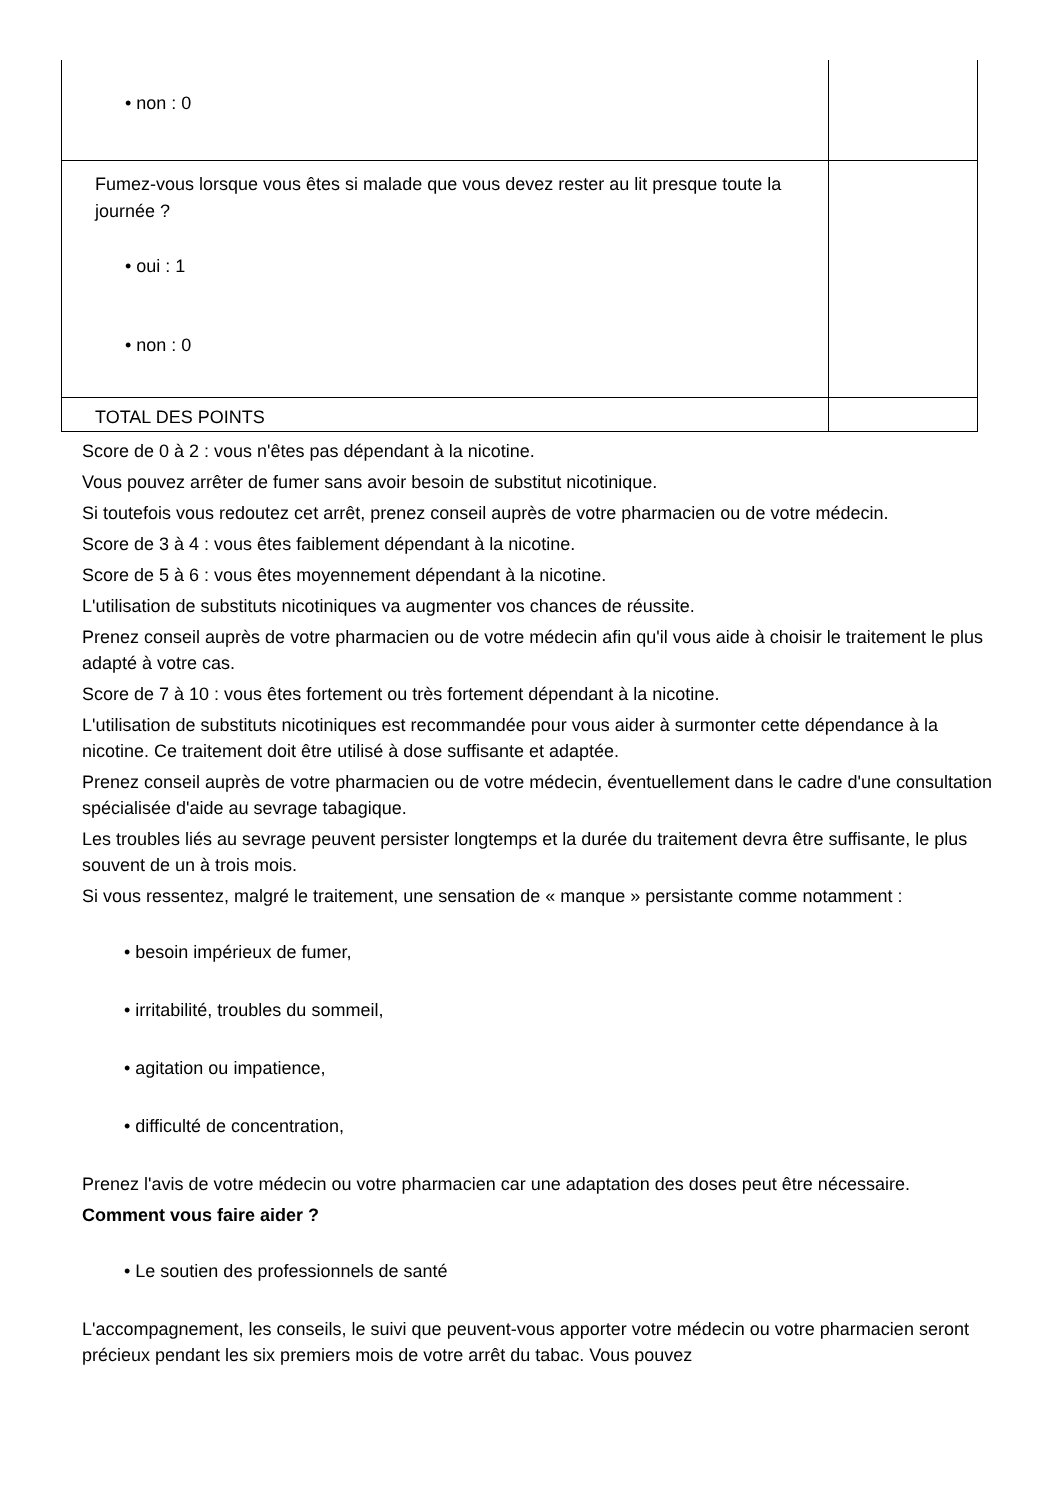| • non : 0 | |
| Fumez-vous lorsque vous êtes si malade que vous devez rester au lit presque toute la journée ? • oui : 1 • non : 0 | |
| TOTAL DES POINTS | |
Score de 0 à 2 : vous n'êtes pas dépendant à la nicotine.
Vous pouvez arrêter de fumer sans avoir besoin de substitut nicotinique.
Si toutefois vous redoutez cet arrêt, prenez conseil auprès de votre pharmacien ou de votre médecin.
Score de 3 à 4 : vous êtes faiblement dépendant à la nicotine.
Score de 5 à 6 : vous êtes moyennement dépendant à la nicotine.
L'utilisation de substituts nicotiniques va augmenter vos chances de réussite.
Prenez conseil auprès de votre pharmacien ou de votre médecin afin qu'il vous aide à choisir le traitement le plus adapté à votre cas.
Score de 7 à 10 : vous êtes fortement ou très fortement dépendant à la nicotine.
L'utilisation de substituts nicotiniques est recommandée pour vous aider à surmonter cette dépendance à la nicotine. Ce traitement doit être utilisé à dose suffisante et adaptée.
Prenez conseil auprès de votre pharmacien ou de votre médecin, éventuellement dans le cadre d'une consultation spécialisée d'aide au sevrage tabagique.
Les troubles liés au sevrage peuvent persister longtemps et la durée du traitement devra être suffisante, le plus souvent de un à trois mois.
Si vous ressentez, malgré le traitement, une sensation de « manque » persistante comme notamment :
• besoin impérieux de fumer,
• irritabilité, troubles du sommeil,
• agitation ou impatience,
• difficulté de concentration,
Prenez l'avis de votre médecin ou votre pharmacien car une adaptation des doses peut être nécessaire.
Comment vous faire aider ?
• Le soutien des professionnels de santé
L'accompagnement, les conseils, le suivi que peuvent-vous apporter votre médecin ou votre pharmacien seront précieux pendant les six premiers mois de votre arrêt du tabac. Vous pouvez